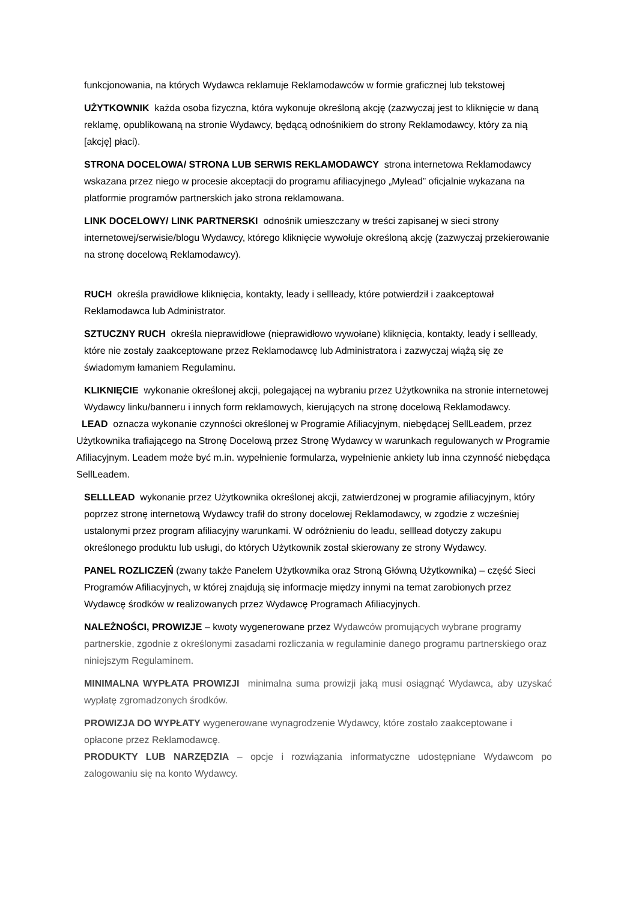funkcjonowania, na których Wydawca reklamuje Reklamodawców w formie graficznej lub tekstowej
UŻYTKOWNIK każda osoba fizyczna, która wykonuje określoną akcję (zazwyczaj jest to kliknięcie w daną reklamę, opublikowaną na stronie Wydawcy, będącą odnośnikiem do strony Reklamodawcy, który za nią [akcję] płaci).
STRONA DOCELOWA/ STRONA LUB SERWIS REKLAMODAWCY strona internetowa Reklamodawcy wskazana przez niego w procesie akceptacji do programu afiliacyjnego „Mylead” oficjalnie wykazana na platformie programów partnerskich jako strona reklamowana.
LINK DOCELOWY/ LINK PARTNERSKI odnośnik umieszczany w treści zapisanej w sieci strony internetowej/serwisie/blogu Wydawcy, którego kliknięcie wywołuje określoną akcję (zazwyczaj przekierowanie na stronę docelową Reklamodawcy).
RUCH określa prawidłowe kliknięcia, kontakty, leady i sellleady, które potwierdził i zaakceptował Reklamodawca lub Administrator.
SZTUCZNY RUCH określa nieprawidłowe (nieprawidłowo wywołane) kliknięcia, kontakty, leady i sellleady, które nie zostały zaakceptowane przez Reklamodawcę lub Administratora i zazwyczaj wiążą się ze świadomym łamaniem Regulaminu.
KLIKNIĘCIE wykonanie określonej akcji, polegającej na wybraniu przez Użytkownika na stronie internetowej Wydawcy linku/banneru i innych form reklamowych, kierujących na stronę docelową Reklamodawcy.
LEAD oznacza wykonanie czynności określonej w Programie Afiliacyjnym, niebędącej SellLeadem, przez Użytkownika trafiającego na Stronę Docelową przez Stronę Wydawcy w warunkach regulowanych w Programie Afiliacyjnym. Leadem może być m.in. wypełnienie formularza, wypełnienie ankiety lub inna czynność niebędąca SellLeadem.
SELLLEAD wykonanie przez Użytkownika określonej akcji, zatwierdzonej w programie afiliacyjnym, który poprzez stronę internetową Wydawcy trafił do strony docelowej Reklamodawcy, w zgodzie z wcześniej ustalonymi przez program afiliacyjny warunkami. W odróżnieniu do leadu, selllead dotyczy zakupu określonego produktu lub usługi, do których Użytkownik został skierowany ze strony Wydawcy.
PANEL ROZLICZEŃ (zwany także Panelem Użytkownika oraz Stroną Główną Użytkownika) – część Sieci Programów Afiliacyjnych, w której znajdują się informacje między innymi na temat zarobionych przez Wydawcę środków w realizowanych przez Wydawcę Programach Afiliacyjnych.
NALEŻNOŚCI, PROWIZJE – kwoty wygenerowane przez Wydawców promujących wybrane programy partnerskie, zgodnie z określonymi zasadami rozliczania w regulaminie danego programu partnerskiego oraz niniejszym Regulaminem.
MINIMALNA WYPŁATA PROWIZJI minimalna suma prowizji jaką musi osiągnąć Wydawca, aby uzyskać wypłatę zgromadzonych środków.
PROWIZJA DO WYPŁATY wygenerowane wynagrodzenie Wydawcy, które zostało zaakceptowane i opłacone przez Reklamodawcę.
PRODUKTY LUB NARZĘDZIA – opcje i rozwiązania informatyczne udostępniane Wydawcom po zalogowaniu się na konto Wydawcy.